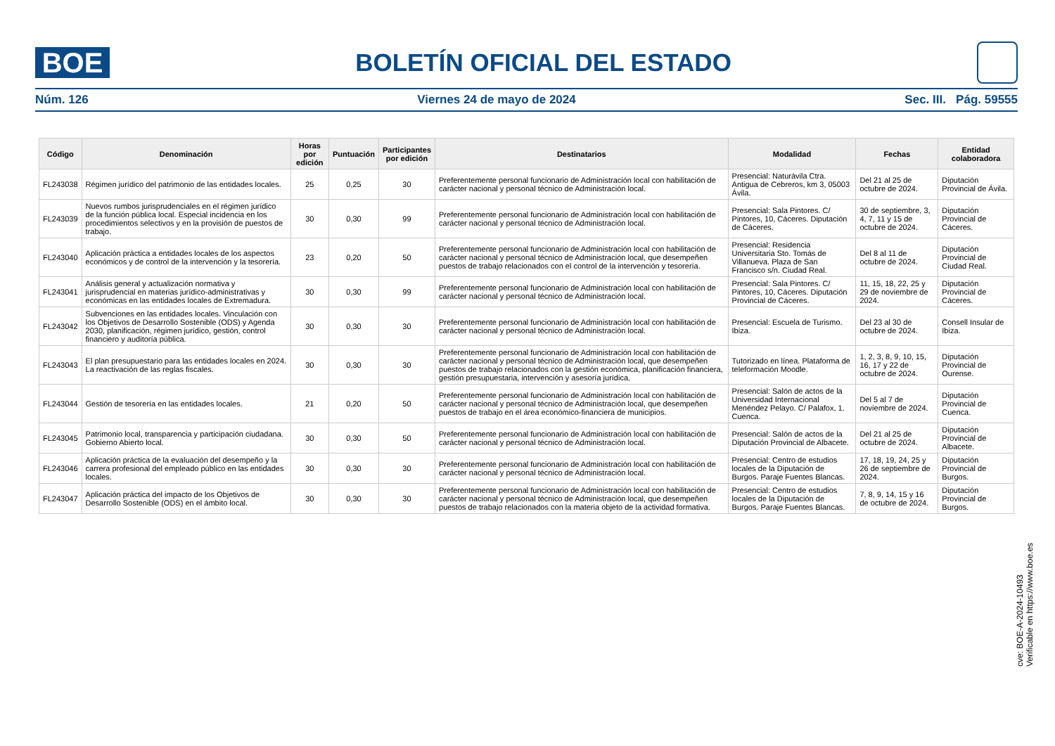BOE
BOLETÍN OFICIAL DEL ESTADO
Núm. 126 Viernes 24 de mayo de 2024 Sec. III. Pág. 59555
| Código | Denominación | Horas por edición | Puntuación | Participantes por edición | Destinatarios | Modalidad | Fechas | Entidad colaboradora |
| --- | --- | --- | --- | --- | --- | --- | --- | --- |
| FL243038 | Régimen jurídico del patrimonio de las entidades locales. | 25 | 0,25 | 30 | Preferentemente personal funcionario de Administración local con habilitación de carácter nacional y personal técnico de Administración local. | Presencial: Naturávila Ctra. Antigua de Cebreros, km 3, 05003 Ávila. | Del 21 al 25 de octubre de 2024. | Diputación Provincial de Ávila. |
| FL243039 | Nuevos rumbos jurisprudenciales en el régimen jurídico de la función pública local. Especial incidencia en los procedimientos selectivos y en la provisión de puestos de trabajo. | 30 | 0,30 | 99 | Preferentemente personal funcionario de Administración local con habilitación de carácter nacional y personal técnico de Administración local. | Presencial: Sala Pintores. C/ Pintores, 10, Cáceres. Diputación de Cáceres. | 30 de septiembre, 3, 4, 7, 11 y 15 de octubre de 2024. | Diputación Provincial de Cáceres. |
| FL243040 | Aplicación práctica a entidades locales de los aspectos económicos y de control de la intervención y la tesorería. | 23 | 0,20 | 50 | Preferentemente personal funcionario de Administración local con habilitación de carácter nacional y personal técnico de Administración local, que desempeñen puestos de trabajo relacionados con el control de la intervención y tesorería. | Presencial: Residencia Universitaria Sto. Tomás de Villanueva. Plaza de San Francisco s/n. Ciudad Real. | Del 8 al 11 de octubre de 2024. | Diputación Provincial de Ciudad Real. |
| FL243041 | Análisis general y actualización normativa y jurisprudencial en materias jurídico-administrativas y económicas en las entidades locales de Extremadura. | 30 | 0,30 | 99 | Preferentemente personal funcionario de Administración local con habilitación de carácter nacional y personal técnico de Administración local. | Presencial: Sala Pintores. C/ Pintores, 10, Cáceres. Diputación Provincial de Cáceres. | 11, 15, 18, 22, 25 y 29 de noviembre de 2024. | Diputación Provincial de Cáceres. |
| FL243042 | Subvenciones en las entidades locales. Vinculación con los Objetivos de Desarrollo Sostenible (ODS) y Agenda 2030, planificación, régimen jurídico, gestión, control financiero y auditoría pública. | 30 | 0,30 | 30 | Preferentemente personal funcionario de Administración local con habilitación de carácter nacional y personal técnico de Administración local. | Presencial: Escuela de Turismo. Ibiza. | Del 23 al 30 de octubre de 2024. | Consell Insular de Ibiza. |
| FL243043 | El plan presupuestario para las entidades locales en 2024. La reactivación de las reglas fiscales. | 30 | 0,30 | 30 | Preferentemente personal funcionario de Administración local con habilitación de carácter nacional y personal técnico de Administración local, que desempeñen puestos de trabajo relacionados con la gestión económica, planificación financiera, gestión presupuestaria, intervención y asesoría jurídica. | Tutorizado en línea. Plataforma de teleformación Moodle. | 1, 2, 3, 8, 9, 10, 15, 16, 17 y 22 de octubre de 2024. | Diputación Provincial de Ourense. |
| FL243044 | Gestión de tesorería en las entidades locales. | 21 | 0,20 | 50 | Preferentemente personal funcionario de Administración local con habilitación de carácter nacional y personal técnico de Administración local, que desempeñen puestos de trabajo en el área económico-financiera de municipios. | Presencial: Salón de actos de la Universidad Internacional Menéndez Pelayo. C/ Palafox, 1. Cuenca. | Del 5 al 7 de noviembre de 2024. | Diputación Provincial de Cuenca. |
| FL243045 | Patrimonio local, transparencia y participación ciudadana. Gobierno Abierto local. | 30 | 0,30 | 50 | Preferentemente personal funcionario de Administración local con habilitación de carácter nacional y personal técnico de Administración local. | Presencial: Salón de actos de la Diputación Provincial de Albacete. | Del 21 al 25 de octubre de 2024. | Diputación Provincial de Albacete. |
| FL243046 | Aplicación práctica de la evaluación del desempeño y la carrera profesional del empleado público en las entidades locales. | 30 | 0,30 | 30 | Preferentemente personal funcionario de Administración local con habilitación de carácter nacional y personal técnico de Administración local. | Presencial: Centro de estudios locales de la Diputación de Burgos. Paraje Fuentes Blancas. | 17, 18, 19, 24, 25 y 26 de septiembre de 2024. | Diputación Provincial de Burgos. |
| FL243047 | Aplicación práctica del impacto de los Objetivos de Desarrollo Sostenible (ODS) en el ámbito local. | 30 | 0,30 | 30 | Preferentemente personal funcionario de Administración local con habilitación de carácter nacional y personal técnico de Administración local, que desempeñen puestos de trabajo relacionados con la materia objeto de la actividad formativa. | Presencial: Centro de estudios locales de la Diputación de Burgos. Paraje Fuentes Blancas. | 7, 8, 9, 14, 15 y 16 de octubre de 2024. | Diputación Provincial de Burgos. |
cve: BOE-A-2024-10493
Verificable en https://www.boe.es